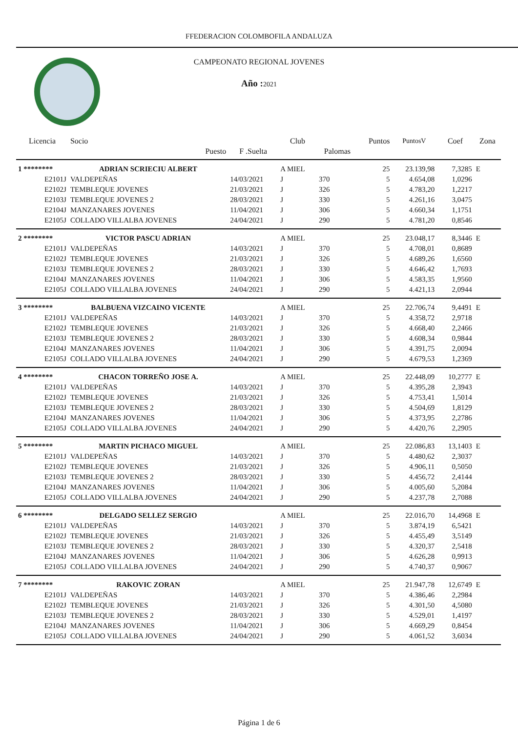FFEDERACION COLOMBOFILA ANDALUZA
CAMPEONATO REGIONAL JOVENES
Año : 2021
| Licencia | Socio | | Club | | Puntos | PuntosV | Coef | Zona |
| --- | --- | --- | --- | --- | --- | --- | --- | --- |
| | Puesto | F .Suelta | | Palomas | | | | |
| 1 ******** | ADRIAN SCRIECIU ALBERT | | A MIEL | | 25 | 23.139,98 | 7,3285 | E |
| E2101J | VALDEPEÑAS | 14/03/2021 | J | 370 | 5 | 4.654,08 | 1,0296 | |
| E2102J | TEMBLEQUE JOVENES | 21/03/2021 | J | 326 | 5 | 4.783,20 | 1,2217 | |
| E2103J | TEMBLEQUE JOVENES 2 | 28/03/2021 | J | 330 | 5 | 4.261,16 | 3,0475 | |
| E2104J | MANZANARES JOVENES | 11/04/2021 | J | 306 | 5 | 4.660,34 | 1,1751 | |
| E2105J | COLLADO VILLALBA JOVENES | 24/04/2021 | J | 290 | 5 | 4.781,20 | 0,8546 | |
| 2 ******** | VICTOR PASCU ADRIAN | | A MIEL | | 25 | 23.048,17 | 8,3446 | E |
| E2101J | VALDEPEÑAS | 14/03/2021 | J | 370 | 5 | 4.708,01 | 0,8689 | |
| E2102J | TEMBLEQUE JOVENES | 21/03/2021 | J | 326 | 5 | 4.689,26 | 1,6560 | |
| E2103J | TEMBLEQUE JOVENES 2 | 28/03/2021 | J | 330 | 5 | 4.646,42 | 1,7693 | |
| E2104J | MANZANARES JOVENES | 11/04/2021 | J | 306 | 5 | 4.583,35 | 1,9560 | |
| E2105J | COLLADO VILLALBA JOVENES | 24/04/2021 | J | 290 | 5 | 4.421,13 | 2,0944 | |
| 3 ******** | BALBUENA VIZCAINO VICENTE | | A MIEL | | 25 | 22.706,74 | 9,4491 | E |
| E2101J | VALDEPEÑAS | 14/03/2021 | J | 370 | 5 | 4.358,72 | 2,9718 | |
| E2102J | TEMBLEQUE JOVENES | 21/03/2021 | J | 326 | 5 | 4.668,40 | 2,2466 | |
| E2103J | TEMBLEQUE JOVENES 2 | 28/03/2021 | J | 330 | 5 | 4.608,34 | 0,9844 | |
| E2104J | MANZANARES JOVENES | 11/04/2021 | J | 306 | 5 | 4.391,75 | 2,0094 | |
| E2105J | COLLADO VILLALBA JOVENES | 24/04/2021 | J | 290 | 5 | 4.679,53 | 1,2369 | |
| 4 ******** | CHACON TORREÑO JOSE A. | | A MIEL | | 25 | 22.448,09 | 10,2777 | E |
| E2101J | VALDEPEÑAS | 14/03/2021 | J | 370 | 5 | 4.395,28 | 2,3943 | |
| E2102J | TEMBLEQUE JOVENES | 21/03/2021 | J | 326 | 5 | 4.753,41 | 1,5014 | |
| E2103J | TEMBLEQUE JOVENES 2 | 28/03/2021 | J | 330 | 5 | 4.504,69 | 1,8129 | |
| E2104J | MANZANARES JOVENES | 11/04/2021 | J | 306 | 5 | 4.373,95 | 2,2786 | |
| E2105J | COLLADO VILLALBA JOVENES | 24/04/2021 | J | 290 | 5 | 4.420,76 | 2,2905 | |
| 5 ******** | MARTIN PICHACO MIGUEL | | A MIEL | | 25 | 22.086,83 | 13,1403 | E |
| E2101J | VALDEPEÑAS | 14/03/2021 | J | 370 | 5 | 4.480,62 | 2,3037 | |
| E2102J | TEMBLEQUE JOVENES | 21/03/2021 | J | 326 | 5 | 4.906,11 | 0,5050 | |
| E2103J | TEMBLEQUE JOVENES 2 | 28/03/2021 | J | 330 | 5 | 4.456,72 | 2,4144 | |
| E2104J | MANZANARES JOVENES | 11/04/2021 | J | 306 | 5 | 4.005,60 | 5,2084 | |
| E2105J | COLLADO VILLALBA JOVENES | 24/04/2021 | J | 290 | 5 | 4.237,78 | 2,7088 | |
| 6 ******** | DELGADO SELLEZ SERGIO | | A MIEL | | 25 | 22.016,70 | 14,4968 | E |
| E2101J | VALDEPEÑAS | 14/03/2021 | J | 370 | 5 | 3.874,19 | 6,5421 | |
| E2102J | TEMBLEQUE JOVENES | 21/03/2021 | J | 326 | 5 | 4.455,49 | 3,5149 | |
| E2103J | TEMBLEQUE JOVENES 2 | 28/03/2021 | J | 330 | 5 | 4.320,37 | 2,5418 | |
| E2104J | MANZANARES JOVENES | 11/04/2021 | J | 306 | 5 | 4.626,28 | 0,9913 | |
| E2105J | COLLADO VILLALBA JOVENES | 24/04/2021 | J | 290 | 5 | 4.740,37 | 0,9067 | |
| 7 ******** | RAKOVIC ZORAN | | A MIEL | | 25 | 21.947,78 | 12,6749 | E |
| E2101J | VALDEPEÑAS | 14/03/2021 | J | 370 | 5 | 4.386,46 | 2,2984 | |
| E2102J | TEMBLEQUE JOVENES | 21/03/2021 | J | 326 | 5 | 4.301,50 | 4,5080 | |
| E2103J | TEMBLEQUE JOVENES 2 | 28/03/2021 | J | 330 | 5 | 4.529,01 | 1,4197 | |
| E2104J | MANZANARES JOVENES | 11/04/2021 | J | 306 | 5 | 4.669,29 | 0,8454 | |
| E2105J | COLLADO VILLALBA JOVENES | 24/04/2021 | J | 290 | 5 | 4.061,52 | 3,6034 | |
Página 1 de 6